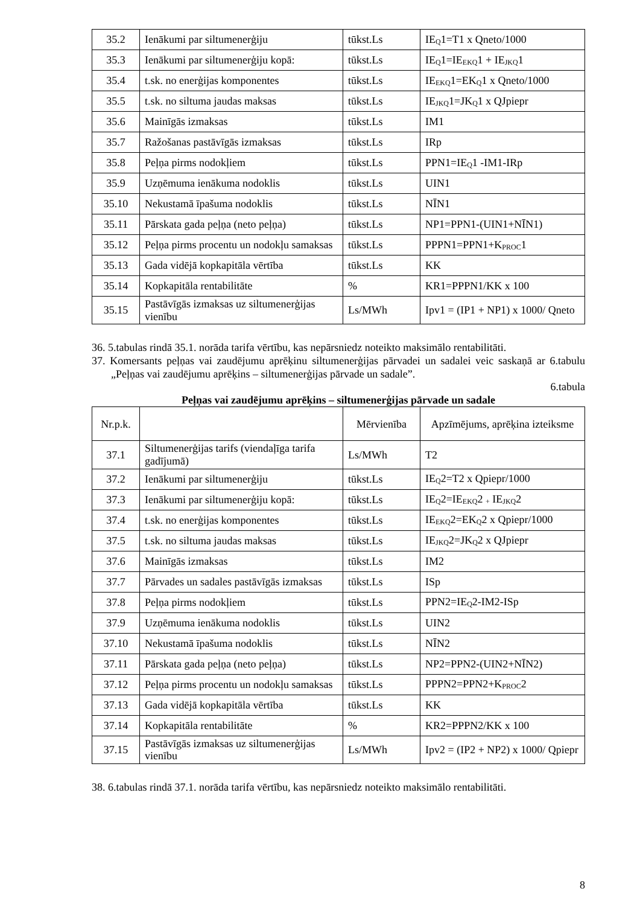| 35.2 | Ienākumi par siltumenerģiju | tūkst.Ls | IE<sub>Q</sub>1=T1 x Qneto/1000 |
| 35.3 | Ienākumi par siltumenerģiju kopā: | tūkst.Ls | IE<sub>Q</sub>1=IE<sub>EKQ</sub>1 + IE<sub>JKQ</sub>1 |
| 35.4 | t.sk. no enerģijas komponentes | tūkst.Ls | IE<sub>EKQ</sub>1=EK<sub>Q</sub>1 x Qneto/1000 |
| 35.5 | t.sk. no siltuma jaudas maksas | tūkst.Ls | IE<sub>JKQ</sub>1=JK<sub>Q</sub>1 x QJpiepr |
| 35.6 | Mainīgās izmaksas | tūkst.Ls | IM1 |
| 35.7 | Ražošanas pastāvīgās izmaksas | tūkst.Ls | IRp |
| 35.8 | Peļņa pirms nodokļiem | tūkst.Ls | PPN1=IE<sub>Q</sub>1 -IM1-IRp |
| 35.9 | Uzņēmuma ienākuma nodoklis | tūkst.Ls | UIN1 |
| 35.10 | Nekustamā īpašuma nodoklis | tūkst.Ls | NĪN1 |
| 35.11 | Pārskata gada peļņa (neto peļņa) | tūkst.Ls | NP1=PPN1-(UIN1+NĪN1) |
| 35.12 | Peļņa pirms procentu un nodokļu samaksas | tūkst.Ls | PPPN1=PPN1+K<sub>PROC</sub>1 |
| 35.13 | Gada vidējā kopkapitāla vērtība | tūkst.Ls | KK |
| 35.14 | Kopkapitāla rentabilitāte | % | KR1=PPPN1/KK x 100 |
| 35.15 | Pastāvīgās izmaksas uz siltumenerģijas vienību | Ls/MWh | Ipv1 = (IP1 + NP1) x 1000/ Qneto |
36. 5.tabulas rindā 35.1. norāda tarifa vērtību, kas nepārsniedz noteikto maksimālo rentabilitāti.
37. Komersants peļņas vai zaudējumu aprēķinu siltumenerģijas pārvadei un sadalei veic saskaņā ar 6.tabulu „Peļņas vai zaudējumu aprēķins – siltumenerģijas pārvade un sadale”.
6.tabula
Peļņas vai zaudējumu aprēķins – siltumenerģijas pārvade un sadale
| Nr.p.k. | | Mērvienība | Apzīmējums, aprēķina izteiksme |
| --- | --- | --- | --- |
| 37.1 | Siltumenerģijas tarifs (viendaļīga tarifa gadījumā) | Ls/MWh | T2 |
| 37.2 | Ienākumi par siltumenerģiju | tūkst.Ls | IE<sub>Q</sub>2=T2 x Qpiepr/1000 |
| 37.3 | Ienākumi par siltumenerģiju kopā: | tūkst.Ls | IE<sub>Q</sub>2=IE<sub>EKQ</sub>2 <sub>+</sub> IE<sub>JKQ</sub>2 |
| 37.4 | t.sk. no enerģijas komponentes | tūkst.Ls | IE<sub>EKQ</sub>2=EK<sub>Q</sub>2 x Qpiepr/1000 |
| 37.5 | t.sk. no siltuma jaudas maksas | tūkst.Ls | IE<sub>JKQ</sub>2=JK<sub>Q</sub>2 x QJpiepr |
| 37.6 | Mainīgās izmaksas | tūkst.Ls | IM2 |
| 37.7 | Pārvades un sadales pastāvīgās izmaksas | tūkst.Ls | ISp |
| 37.8 | Peļņa pirms nodokļiem | tūkst.Ls | PPN2=IE<sub>Q</sub>2-IM2-ISp |
| 37.9 | Uzņēmuma ienākuma nodoklis | tūkst.Ls | UIN2 |
| 37.10 | Nekustamā īpašuma nodoklis | tūkst.Ls | NĪN2 |
| 37.11 | Pārskata gada peļņa (neto peļņa) | tūkst.Ls | NP2=PPN2-(UIN2+NĪN2) |
| 37.12 | Peļņa pirms procentu un nodokļu samaksas | tūkst.Ls | PPPN2=PPN2+K<sub>PROC</sub>2 |
| 37.13 | Gada vidējā kopkapitāla vērtība | tūkst.Ls | KK |
| 37.14 | Kopkapitāla rentabilitāte | % | KR2=PPPN2/KK x 100 |
| 37.15 | Pastāvīgās izmaksas uz siltumenerģijas vienību | Ls/MWh | Ipv2 = (IP2 + NP2) x 1000/ Qpiepr |
38. 6.tabulas rindā 37.1. norāda tarifa vērtību, kas nepārsniedz noteikto maksimālo rentabilitāti.
8